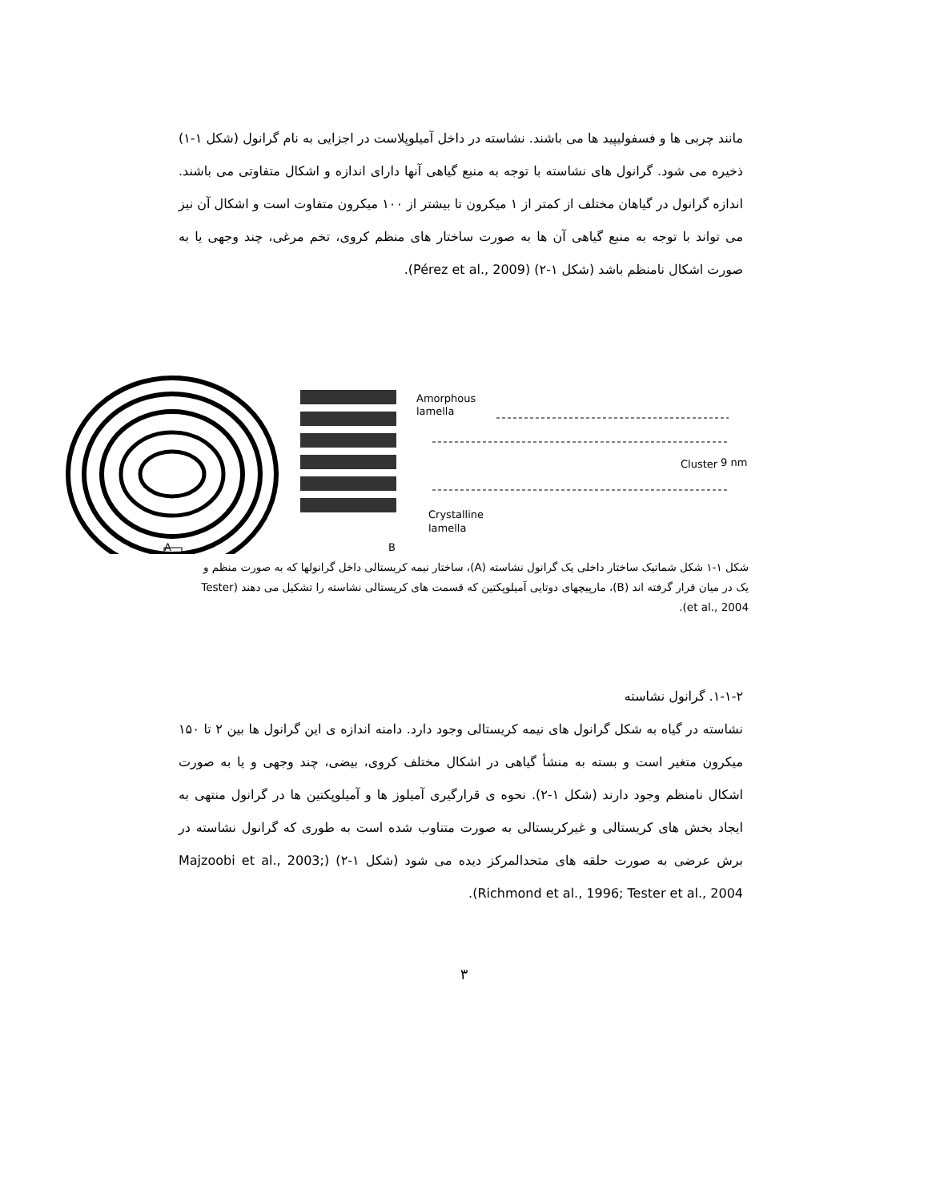مانند چربی ها و فسفولیپید ها می باشند. نشاسته در داخل آمیلوپلاست در اجزایی به نام گرانول (شکل ۱-۱) ذخیره می شود. گرانول های نشاسته با توجه به منبع گیاهی آنها دارای اندازه و اشکال متفاوتی می باشند. اندازه گرانول در گیاهان مختلف از کمتر از ۱ میکرون تا بیشتر از ۱۰۰ میکرون متفاوت است و اشکال آن نیز می تواند با توجه به منبع گیاهی آن ها به صورت ساختار های منظم کروی، تخم مرغی، چند وجهی یا به صورت اشکال نامنظم باشد (شکل ۱-۲) (Pérez et al., 2009).
Amorphous
lamella
Crystalline
lamella
Cluster
9 nm
A
B
شکل ۱-۱ شکل شماتیک ساختار داخلی یک گرانول نشاسته (A)، ساختار نیمه کریستالی داخل گرانولها که به صورت منظم و یک در میان قرار گرفته اند (B)، مارپیچهای دوتایی آمیلوپکتین که قسمت های کریستالی نشاسته را تشکیل می دهند (Tester et al., 2004).
۱-۱-۲. گرانول نشاسته
نشاسته در گیاه به شکل گرانول های نیمه کریستالی وجود دارد. دامنه اندازه ی این گرانول ها بین ۲ تا ۱۵۰ میکرون متغیر است و بسته به منشأ گیاهی در اشکال مختلف کروی، بیضی، چند وجهی و یا به صورت اشکال نامنظم وجود دارند (شکل ۱-۲). نحوه ی قرارگیری آمیلوز ها و آمیلوپکتین ها در گرانول منتهی به ایجاد بخش های کریستالی و غیرکریستالی به صورت متناوب شده است به طوری که گرانول نشاسته در برش عرضی به صورت حلقه های متحدالمرکز دیده می شود (شکل ۱-۲) (Majzoobi et al., 2003; Richmond et al., 1996; Tester et al., 2004).
۳